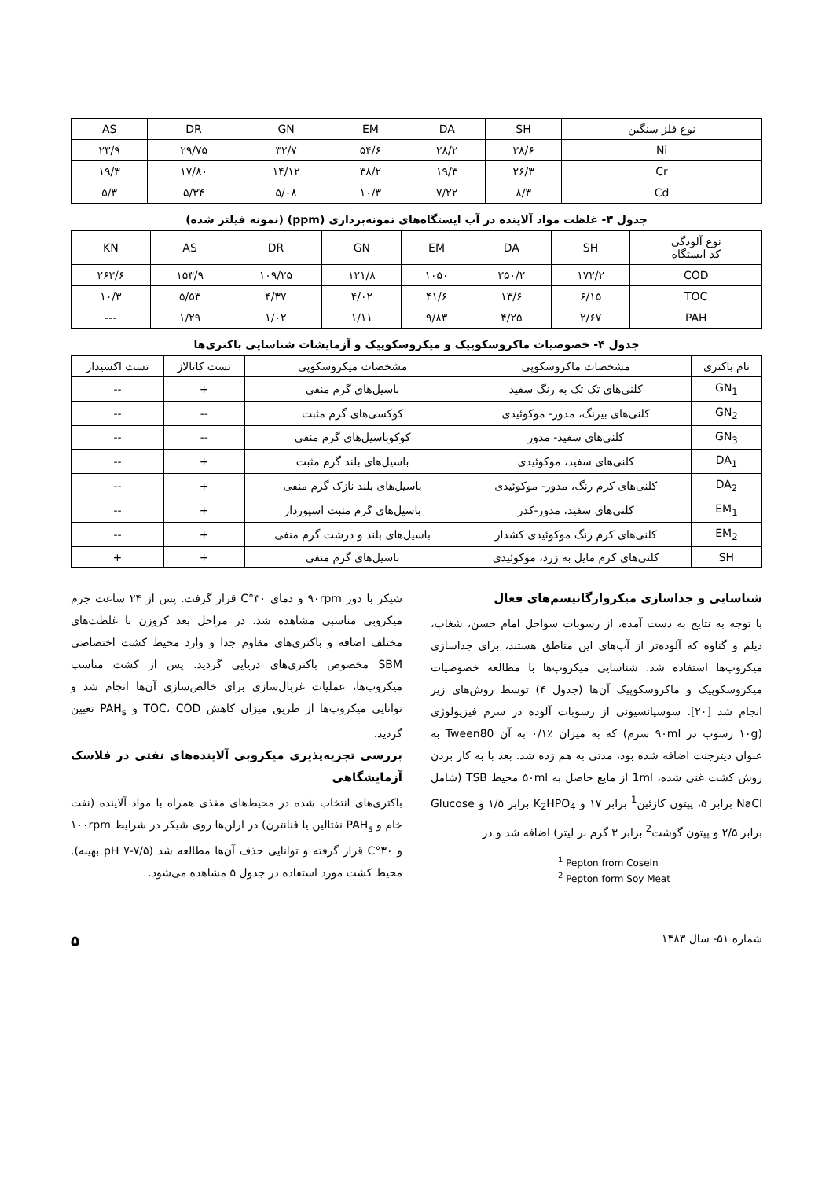| نوع فلز سنگین | SH | DA | EM | GN | DR | AS |
| --- | --- | --- | --- | --- | --- | --- |
| Ni | ۳۸/۶ | ۲۸/۲ | ۵۴/۶ | ۳۲/۷ | ۲۹/۷۵ | ۲۳/۹ |
| Cr | ۲۶/۳ | ۱۹/۳ | ۳۸/۲ | ۱۴/۱۲ | ۱۷/۸۰ | ۱۹/۳ |
| Cd | ۸/۳ | ۷/۲۲ | ۱۰/۳ | ۵/۰۸ | ۵/۳۴ | ۵/۳ |
جدول ۳- غلظت مواد آلاینده در آب ایستگاه‌های نمونه‌برداری (ppm) (نمونه فیلتر شده)
| نوع آلودگی کد ایستگاه | SH | DA | EM | GN | DR | AS | KN |
| --- | --- | --- | --- | --- | --- | --- | --- |
| COD | ۱۷۲/۲ | ۳۵۰/۲ | ۱۰۵۰ | ۱۲۱/۸ | ۱۰۹/۲۵ | ۱۵۳/۹ | ۲۶۳/۶ |
| TOC | ۶/۱۵ | ۱۳/۶ | ۴۱/۶ | ۴/۰۲ | ۴/۳۷ | ۵/۵۳ | ۱۰/۳ |
| PAH | ۲/۶۷ | ۴/۲۵ | ۹/۸۳ | ۱/۱۱ | ۱/۰۲ | ۱/۲۹ | --- |
جدول ۴- خصوصیات ماکروسکوپیک و میکروسکوپیک و آزمایشات شناسایی باکتری‌ها
| نام باکتری | مشخصات ماکروسکوپی | مشخصات میکروسکوپی | تست کاتالاز | تست اکسیداز |
| --- | --- | --- | --- | --- |
| GN<sub>1</sub> | کلنی‌های تک تک به رنگ سفید | باسیل‌های گرم منفی | + | -- |
| GN<sub>2</sub> | کلنی‌های بیرنگ، مدور- موکوئیدی | کوکسی‌های گرم مثبت | -- | -- |
| GN<sub>3</sub> | کلنی‌های سفید- مدور | کوکوباسیل‌های گرم منفی | -- | -- |
| DA<sub>1</sub> | کلنی‌های سفید، موکوئیدی | باسیل‌های بلند گرم مثبت | + | -- |
| DA<sub>2</sub> | کلنی‌های کرم رنگ، مدور- موکوئیدی | باسیل‌های بلند نازک گرم منفی | + | -- |
| EM<sub>1</sub> | کلنی‌های سفید، مدور-کدر | باسیل‌های گرم مثبت اسپوردار | + | -- |
| EM<sub>2</sub> | کلنی‌های کرم رنگ موکوئیدی کشدار | باسیل‌های بلند و درشت گرم منفی | + | -- |
| SH | کلنی‌های کرم مایل به زرد، موکوئیدی | باسیل‌های گرم منفی | + | + |
شناسایی و جداسازی میکروارگانیسم‌های فعال
با توجه به نتایج به دست آمده، از رسوبات سواحل امام حسن، شغاب، دیلم و گناوه که آلوده‌تر از آب‌های این مناطق هستند، برای جداسازی میکروب‌ها استفاده شد. شناسایی میکروب‌ها با مطالعه خصوصیات میکروسکوپیک و ماکروسکوپیک آن‌ها (جدول ۴) توسط روش‌های زیر انجام شد [۲۰]. سوسپانسیونی از رسوبات آلوده در سرم فیزیولوژی (۱۰g رسوب در ۹۰ml سرم) که به میزان ٪۰/۱ به آن Tween80 به عنوان دیترجنت اضافه شده بود، مدتی به هم زده شد. بعد با به کار بردن روش کشت غنی شده، 1ml از مایع حاصل به ۵۰ml محیط TSB (شامل NaCl برابر ۵، پپتون کازئین<sup>1</sup> برابر ۱۷ و K<sub>2</sub>HPO<sub>4</sub> برابر ۱/۵ و Glucose برابر ۲/۵ و پپتون گوشت<sup>2</sup> برابر ۳ گرم بر لیتر) اضافه شد و در
<sup>1</sup> Pepton from Cosein
<sup>2</sup> Pepton form Soy Meat
شیکر با دور ۹۰rpm و دمای ۳۰°C قرار گرفت. پس از ۲۴ ساعت جرم میکروبی مناسبی مشاهده شد. در مراحل بعد کروزن با غلظت‌های مختلف اضافه و باکتری‌های مقاوم جدا و وارد محیط کشت اختصاصی SBM مخصوص باکتری‌های دریایی گردید. پس از کشت مناسب میکروب‌ها، عملیات غربال‌سازی برای خالص‌سازی آن‌ها انجام شد و توانایی میکروب‌ها از طریق میزان کاهش TOC، COD و PAH<sub>s</sub> تعیین گردید.
بررسی تجزیه‌پذیری میکروبی آلاینده‌های نفتی در فلاسک آزمایشگاهی
باکتری‌های انتخاب شده در محیط‌های مغذی همراه با مواد آلاینده (نفت خام و PAH<sub>s</sub> نفتالین یا فنانترن) در ارلن‌ها روی شیکر در شرایط ۱۰۰rpm و ۳۰°C قرار گرفته و توانایی حذف آن‌ها مطالعه شد (pH ۷-۷/۵ بهینه). محیط کشت مورد استفاده در جدول ۵ مشاهده می‌شود.
شماره ۵۱- سال ۱۳۸۳ ۵